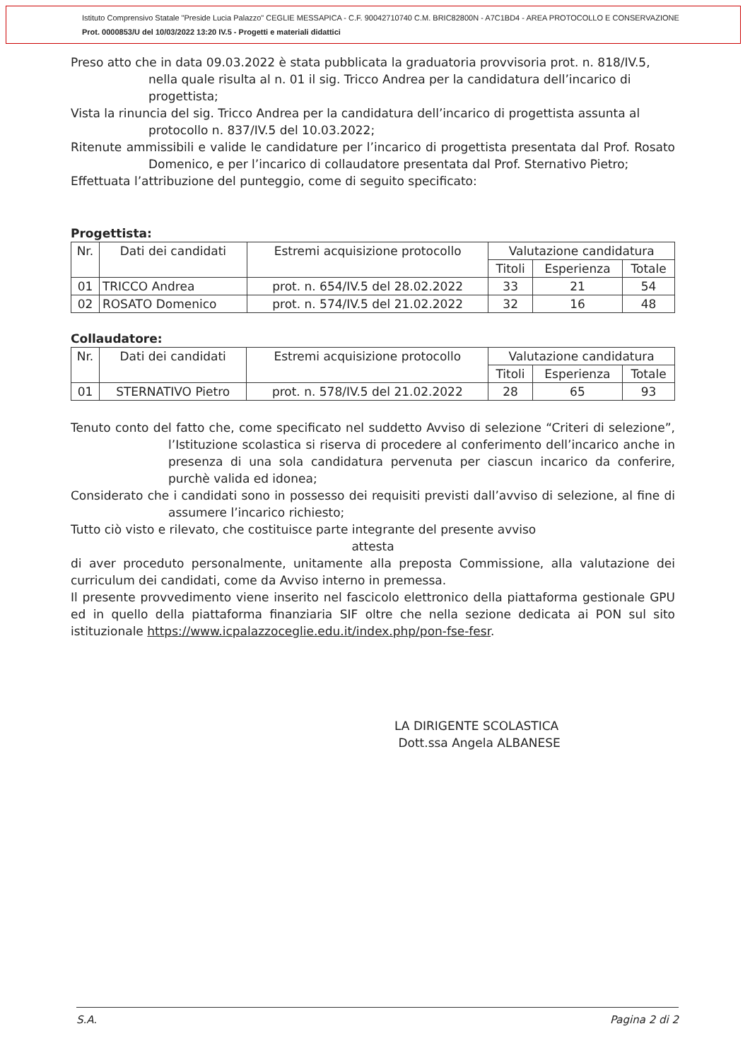Istituto Comprensivo Statale "Preside Lucia Palazzo" CEGLIE MESSAPICA - C.F. 90042710740 C.M. BRIC82800N - A7C1BD4 - AREA PROTOCOLLO E CONSERVAZIONE
Prot. 0000853/U del 10/03/2022 13:20 IV.5 - Progetti e materiali didattici
Preso atto che in data 09.03.2022 è stata pubblicata la graduatoria provvisoria prot. n. 818/IV.5, nella quale risulta al n. 01 il sig. Tricco Andrea per la candidatura dell’incarico di progettista;
Vista la rinuncia del sig. Tricco Andrea per la candidatura dell’incarico di progettista assunta al protocollo n. 837/IV.5 del 10.03.2022;
Ritenute ammissibili e valide le candidature per l’incarico di progettista presentata dal Prof. Rosato Domenico, e per l’incarico di collaudatore presentata dal Prof. Sternativo Pietro;
Effettuata l’attribuzione del punteggio, come di seguito specificato:
Progettista:
| Nr. | Dati dei candidati | Estremi acquisizione protocollo | Valutazione candidatura | | |
| --- | --- | --- | --- | --- | --- |
| | | | Titoli | Esperienza | Totale |
| 01 | TRICCO Andrea | prot. n. 654/IV.5 del 28.02.2022 | 33 | 21 | 54 |
| 02 | ROSATO Domenico | prot. n. 574/IV.5 del 21.02.2022 | 32 | 16 | 48 |
Collaudatore:
| Nr. | Dati dei candidati | Estremi acquisizione protocollo | Valutazione candidatura | | |
| --- | --- | --- | --- | --- | --- |
| | | | Titoli | Esperienza | Totale |
| 01 | STERNATIVO Pietro | prot. n. 578/IV.5 del 21.02.2022 | 28 | 65 | 93 |
Tenuto conto del fatto che, come specificato nel suddetto Avviso di selezione “Criteri di selezione”, l’Istituzione scolastica si riserva di procedere al conferimento dell’incarico anche in presenza di una sola candidatura pervenuta per ciascun incarico da conferire, purchè valida ed idonea;
Considerato che i candidati sono in possesso dei requisiti previsti dall’avviso di selezione, al fine di assumere l’incarico richiesto;
Tutto ciò visto e rilevato, che costituisce parte integrante del presente avviso
attesta
di aver proceduto personalmente, unitamente alla preposta Commissione, alla valutazione dei curriculum dei candidati, come da Avviso interno in premessa.
Il presente provvedimento viene inserito nel fascicolo elettronico della piattaforma gestionale GPU ed in quello della piattaforma finanziaria SIF oltre che nella sezione dedicata ai PON sul sito istituzionale https://www.icpalazzoceglie.edu.it/index.php/pon-fse-fesr.
LA DIRIGENTE SCOLASTICA
Dott.ssa Angela ALBANESE
S.A. Pagina 2 di 2